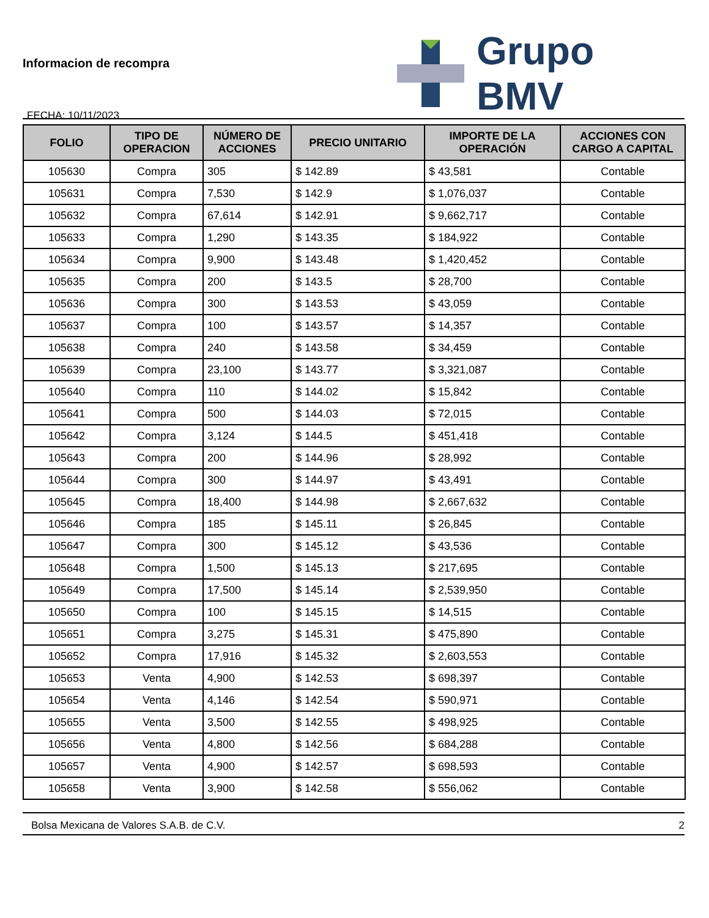Informacion de recompra
FECHA: 10/11/2023
Grupo BMV
| FOLIO | TIPO DE OPERACION | NÚMERO DE ACCIONES | PRECIO UNITARIO | IMPORTE DE LA OPERACIÓN | ACCIONES CON CARGO A CAPITAL |
| --- | --- | --- | --- | --- | --- |
| 105630 | Compra | 305 | $ 142.89 | $ 43,581 | Contable |
| 105631 | Compra | 7,530 | $ 142.9 | $ 1,076,037 | Contable |
| 105632 | Compra | 67,614 | $ 142.91 | $ 9,662,717 | Contable |
| 105633 | Compra | 1,290 | $ 143.35 | $ 184,922 | Contable |
| 105634 | Compra | 9,900 | $ 143.48 | $ 1,420,452 | Contable |
| 105635 | Compra | 200 | $ 143.5 | $ 28,700 | Contable |
| 105636 | Compra | 300 | $ 143.53 | $ 43,059 | Contable |
| 105637 | Compra | 100 | $ 143.57 | $ 14,357 | Contable |
| 105638 | Compra | 240 | $ 143.58 | $ 34,459 | Contable |
| 105639 | Compra | 23,100 | $ 143.77 | $ 3,321,087 | Contable |
| 105640 | Compra | 110 | $ 144.02 | $ 15,842 | Contable |
| 105641 | Compra | 500 | $ 144.03 | $ 72,015 | Contable |
| 105642 | Compra | 3,124 | $ 144.5 | $ 451,418 | Contable |
| 105643 | Compra | 200 | $ 144.96 | $ 28,992 | Contable |
| 105644 | Compra | 300 | $ 144.97 | $ 43,491 | Contable |
| 105645 | Compra | 18,400 | $ 144.98 | $ 2,667,632 | Contable |
| 105646 | Compra | 185 | $ 145.11 | $ 26,845 | Contable |
| 105647 | Compra | 300 | $ 145.12 | $ 43,536 | Contable |
| 105648 | Compra | 1,500 | $ 145.13 | $ 217,695 | Contable |
| 105649 | Compra | 17,500 | $ 145.14 | $ 2,539,950 | Contable |
| 105650 | Compra | 100 | $ 145.15 | $ 14,515 | Contable |
| 105651 | Compra | 3,275 | $ 145.31 | $ 475,890 | Contable |
| 105652 | Compra | 17,916 | $ 145.32 | $ 2,603,553 | Contable |
| 105653 | Venta | 4,900 | $ 142.53 | $ 698,397 | Contable |
| 105654 | Venta | 4,146 | $ 142.54 | $ 590,971 | Contable |
| 105655 | Venta | 3,500 | $ 142.55 | $ 498,925 | Contable |
| 105656 | Venta | 4,800 | $ 142.56 | $ 684,288 | Contable |
| 105657 | Venta | 4,900 | $ 142.57 | $ 698,593 | Contable |
| 105658 | Venta | 3,900 | $ 142.58 | $ 556,062 | Contable |
Bolsa Mexicana de Valores S.A.B. de C.V. 2